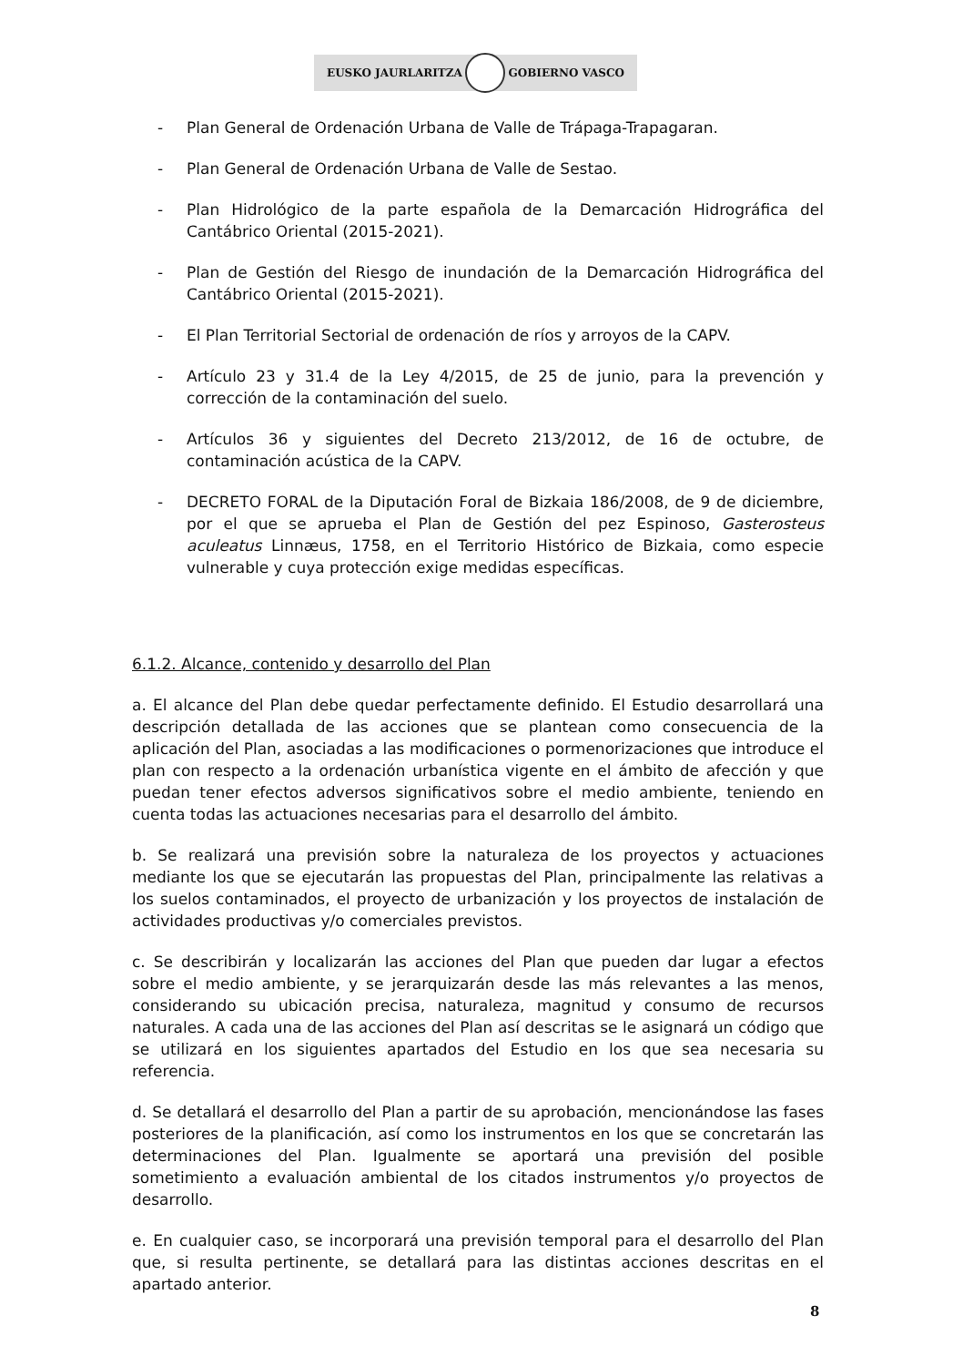EUSKO JAURLARITZA GOBIERNO VASCO
- Plan General de Ordenación Urbana de Valle de Trápaga-Trapagaran.
- Plan General de Ordenación Urbana de Valle de Sestao.
- Plan Hidrológico de la parte española de la Demarcación Hidrográfica del Cantábrico Oriental (2015-2021).
- Plan de Gestión del Riesgo de inundación de la Demarcación Hidrográfica del Cantábrico Oriental (2015-2021).
- El Plan Territorial Sectorial de ordenación de ríos y arroyos de la CAPV.
- Artículo 23 y 31.4 de la Ley 4/2015, de 25 de junio, para la prevención y corrección de la contaminación del suelo.
- Artículos 36 y siguientes del Decreto 213/2012, de 16 de octubre, de contaminación acústica de la CAPV.
- DECRETO FORAL de la Diputación Foral de Bizkaia 186/2008, de 9 de diciembre, por el que se aprueba el Plan de Gestión del pez Espinoso, Gasterosteus aculeatus Linnæus, 1758, en el Territorio Histórico de Bizkaia, como especie vulnerable y cuya protección exige medidas específicas.
6.1.2. Alcance, contenido y desarrollo del Plan
a. El alcance del Plan debe quedar perfectamente definido. El Estudio desarrollará una descripción detallada de las acciones que se plantean como consecuencia de la aplicación del Plan, asociadas a las modificaciones o pormenorizaciones que introduce el plan con respecto a la ordenación urbanística vigente en el ámbito de afección y que puedan tener efectos adversos significativos sobre el medio ambiente, teniendo en cuenta todas las actuaciones necesarias para el desarrollo del ámbito.
b. Se realizará una previsión sobre la naturaleza de los proyectos y actuaciones mediante los que se ejecutarán las propuestas del Plan, principalmente las relativas a los suelos contaminados, el proyecto de urbanización y los proyectos de instalación de actividades productivas y/o comerciales previstos.
c. Se describirán y localizarán las acciones del Plan que pueden dar lugar a efectos sobre el medio ambiente, y se jerarquizarán desde las más relevantes a las menos, considerando su ubicación precisa, naturaleza, magnitud y consumo de recursos naturales. A cada una de las acciones del Plan así descritas se le asignará un código que se utilizará en los siguientes apartados del Estudio en los que sea necesaria su referencia.
d. Se detallará el desarrollo del Plan a partir de su aprobación, mencionándose las fases posteriores de la planificación, así como los instrumentos en los que se concretarán las determinaciones del Plan. Igualmente se aportará una previsión del posible sometimiento a evaluación ambiental de los citados instrumentos y/o proyectos de desarrollo.
e. En cualquier caso, se incorporará una previsión temporal para el desarrollo del Plan que, si resulta pertinente, se detallará para las distintas acciones descritas en el apartado anterior.
8